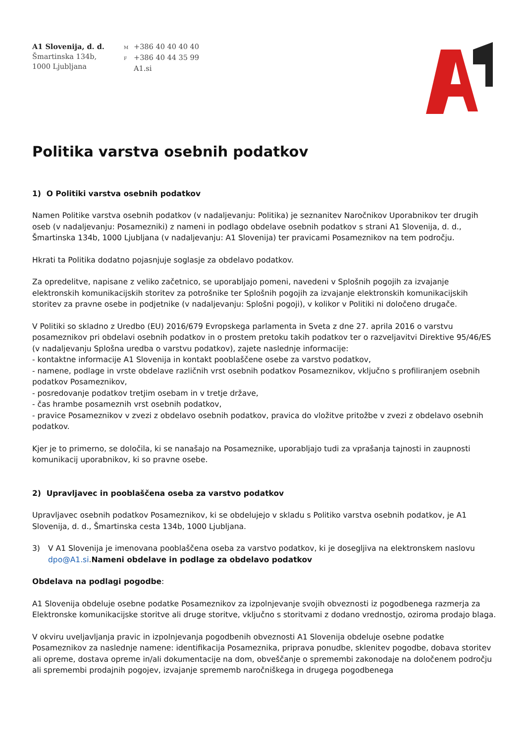A1 Slovenija, d. d.
Šmartinska 134b,
1000 Ljubljana
M +386 40 40 40 40
F +386 40 44 35 99
A1.si
Politika varstva osebnih podatkov
1) O Politiki varstva osebnih podatkov
Namen Politike varstva osebnih podatkov (v nadaljevanju: Politika) je seznanitev Naročnikov Uporabnikov ter drugih oseb (v nadaljevanju: Posamezniki) z nameni in podlago obdelave osebnih podatkov s strani A1 Slovenija, d. d., Šmartinska 134b, 1000 Ljubljana (v nadaljevanju: A1 Slovenija) ter pravicami Posameznikov na tem področju.
Hkrati ta Politika dodatno pojasnjuje soglasje za obdelavo podatkov.
Za opredelitve, napisane z veliko začetnico, se uporabljajo pomeni, navedeni v Splošnih pogojih za izvajanje elektronskih komunikacijskih storitev za potrošnike ter Splošnih pogojih za izvajanje elektronskih komunikacijskih storitev za pravne osebe in podjetnike (v nadaljevanju: Splošni pogoji), v kolikor v Politiki ni določeno drugače.
V Politiki so skladno z Uredbo (EU) 2016/679 Evropskega parlamenta in Sveta z dne 27. aprila 2016 o varstvu posameznikov pri obdelavi osebnih podatkov in o prostem pretoku takih podatkov ter o razveljavitvi Direktive 95/46/ES (v nadaljevanju Splošna uredba o varstvu podatkov), zajete naslednje informacije:
- kontaktne informacije A1 Slovenija in kontakt pooblaščene osebe za varstvo podatkov,
- namene, podlage in vrste obdelave različnih vrst osebnih podatkov Posameznikov, vključno s profiliranjem osebnih podatkov Posameznikov,
- posredovanje podatkov tretjim osebam in v tretje države,
- čas hrambe posameznih vrst osebnih podatkov,
- pravice Posameznikov v zvezi z obdelavo osebnih podatkov, pravica do vložitve pritožbe v zvezi z obdelavo osebnih podatkov.
Kjer je to primerno, se določila, ki se nanašajo na Posameznike, uporabljajo tudi za vprašanja tajnosti in zaupnosti komunikacij uporabnikov, ki so pravne osebe.
2) Upravljavec in pooblaščena oseba za varstvo podatkov
Upravljavec osebnih podatkov Posameznikov, ki se obdelujejo v skladu s Politiko varstva osebnih podatkov, je A1 Slovenija, d. d., Šmartinska cesta 134b, 1000 Ljubljana.
3) V A1 Slovenija je imenovana pooblaščena oseba za varstvo podatkov, ki je dosegljiva na elektronskem naslovu dpo@A1.si.Nameni obdelave in podlage za obdelavo podatkov
Obdelava na podlagi pogodbe:
A1 Slovenija obdeluje osebne podatke Posameznikov za izpolnjevanje svojih obveznosti iz pogodbenega razmerja za Elektronske komunikacijske storitve ali druge storitve, vključno s storitvami z dodano vrednostjo, oziroma prodajo blaga.
V okviru uveljavljanja pravic in izpolnjevanja pogodbenih obveznosti A1 Slovenija obdeluje osebne podatke Posameznikov za naslednje namene: identifikacija Posameznika, priprava ponudbe, sklenitev pogodbe, dobava storitev ali opreme, dostava opreme in/ali dokumentacije na dom, obveščanje o spremembi zakonodaje na določenem področju ali spremembi prodajnih pogojev, izvajanje sprememb naročniškega in drugega pogodbenega